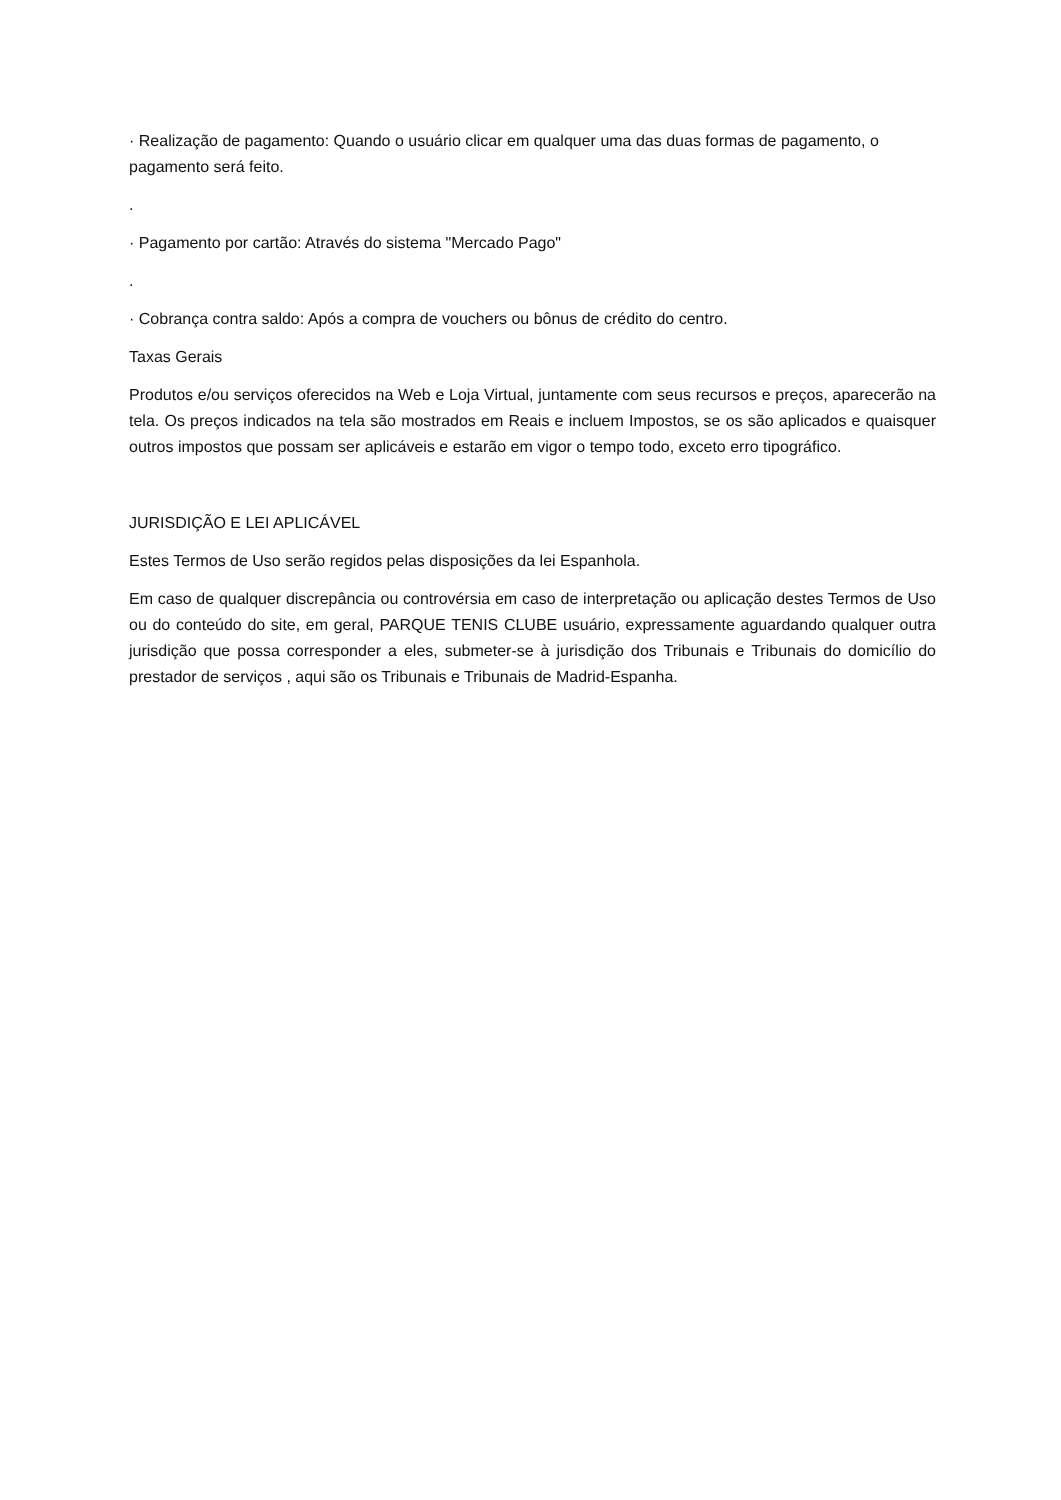· Realização de pagamento: Quando o usuário clicar em qualquer uma das duas formas de pagamento, o pagamento será feito.
.
· Pagamento por cartão: Através do sistema "Mercado Pago"
.
· Cobrança contra saldo: Após a compra de vouchers ou bônus de crédito do centro.
Taxas Gerais
Produtos e/ou serviços oferecidos na Web e Loja Virtual, juntamente com seus recursos e preços, aparecerão na tela. Os preços indicados na tela são mostrados em Reais e incluem Impostos, se os são aplicados e quaisquer outros impostos que possam ser aplicáveis e estarão em vigor o tempo todo, exceto erro tipográfico.
JURISDIÇÃO E LEI APLICÁVEL
Estes Termos de Uso serão regidos pelas disposições da lei Espanhola.
Em caso de qualquer discrepância ou controvérsia em caso de interpretação ou aplicação destes Termos de Uso ou do conteúdo do site, em geral, PARQUE TENIS CLUBE usuário, expressamente aguardando qualquer outra jurisdição que possa corresponder a eles, submeter-se à jurisdição dos Tribunais e Tribunais do domicílio do prestador de serviços , aqui são os Tribunais e Tribunais de Madrid-Espanha.